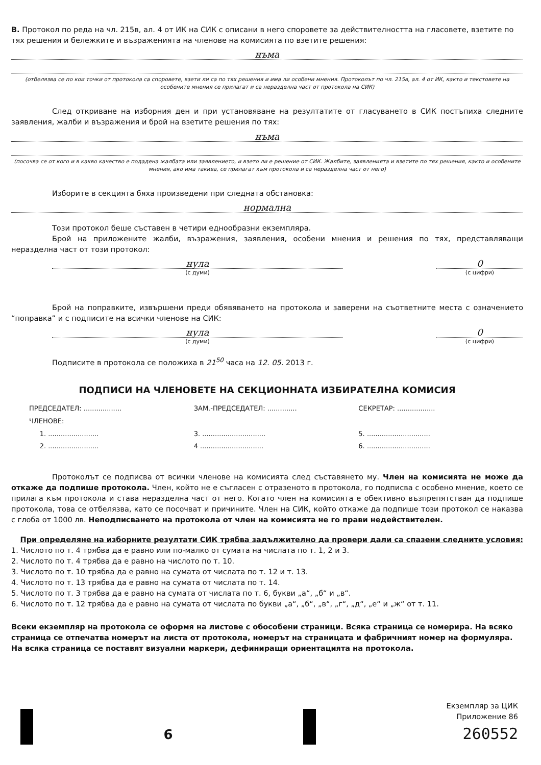В. Протокол по реда на чл. 215в, ал. 4 от ИК на СИК с описани в него споровете за действителността на гласовете, взетите по тях решения и бележките и възраженията на членове на комисията по взетите решения:
нъма
(отбелязва се по кои точки от протокола са споровете, взети ли са по тях решения и има ли особени мнения. Протоколът по чл. 215в, ал. 4 от ИК, както и текстовете на особените мнения се прилагат и са неразделна част от протокола на СИК)
След откриване на изборния ден и при установяване на резултатите от гласуването в СИК постъпиха следните заявления, жалби и възражения и брой на взетите решения по тях:
нъма
(посочва се от кого и в какво качество е подадена жалбата или заявлението, и взето ли е решение от СИК. Жалбите, заявленията и взетите по тях решения, както и особените мнения, ако има такива, се прилагат към протокола и са неразделна част от него)
Изборите в секцията бяха произведени при следната обстановка:
нормална
Този протокол беше съставен в четири еднообразни екземпляра.
Брой на приложените жалби, възражения, заявления, особени мнения и решения по тях, представляващи неразделна част от този протокол:
нула
(с думи)
0
(с цифри)
Брой на поправките, извършени преди обявяването на протокола и заверени на съответните места с означението “поправка” и с подписите на всички членове на СИК:
нула
(с думи)
0
(с цифри)
Подписите в протокола се положиха в 21<sup>50</sup> часа на 12. 05. 2013 г.
ПОДПИСИ НА ЧЛЕНОВЕТЕ НА СЕКЦИОННАТА ИЗБИРАТЕЛНА КОМИСИЯ
ПРЕДСЕДАТЕЛ: ..................
ЗАМ.-ПРЕДСЕДАТЕЛ: ..............
СЕКРЕТАР: ..................
ЧЛЕНОВЕ:
1. ........................ 3. ..............................
5. ..............................
2. ........................ 4 ..............................
6. ..............................
Протоколът се подписва от всички членове на комисията след съставянето му. Член на комисията не може да откаже да подпише протокола. Член, който не е съгласен с отразеното в протокола, го подписва с особено мнение, което се прилага към протокола и става неразделна част от него. Когато член на комисията е обективно възпрепятстван да подпише протокола, това се отбелязва, като се посочват и причините. Член на СИК, който откаже да подпише този протокол се наказва с глоба от 1000 лв. Неподписването на протокола от член на комисията не го прави недействителен.
При определяне на изборните резултати СИК трябва задължително да провери дали са спазени следните условия:
1. Числото по т. 4 трябва да е равно или по-малко от сумата на числата по т. 1, 2 и 3.
2. Числото по т. 4 трябва да е равно на числото по т. 10.
3. Числото по т. 10 трябва да е равно на сумата от числата по т. 12 и т. 13.
4. Числото по т. 13 трябва да е равно на сумата от числата по т. 14.
5. Числото по т. 3 трябва да е равно на сумата от числата по т. 6, букви „а“, „б“ и „в“.
6. Числото по т. 12 трябва да е равно на сумата от числата по букви „а“, „б“, „в“, „г“, „д“, „е“ и „ж“ от т. 11.
Всеки екземпляр на протокола се оформя на листове с обособени страници. Всяка страница се номерира. На всяко страница се отпечатва номерът на листа от протокола, номерът на страницата и фабричният номер на формуляра. На всяка страница се поставят визуални маркери, дефиниращи ориентацията на протокола.
6
Екземпляр за ЦИК
Приложение 86
260552